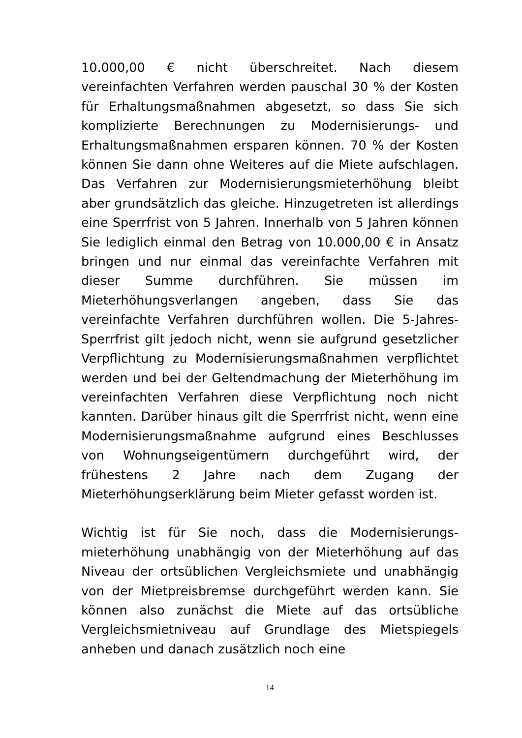10.000,00 € nicht überschreitet. Nach diesem vereinfachten Verfahren werden pauschal 30 % der Kosten für Erhaltungsmaßnahmen abgesetzt, so dass Sie sich komplizierte Berechnungen zu Modernisierungs- und Erhaltungsmaßnahmen ersparen können. 70 % der Kosten können Sie dann ohne Weiteres auf die Miete aufschlagen. Das Verfahren zur Modernisierungsmieterhöhung bleibt aber grundsätzlich das gleiche. Hinzugetreten ist allerdings eine Sperrfrist von 5 Jahren. Innerhalb von 5 Jahren können Sie lediglich einmal den Betrag von 10.000,00 € in Ansatz bringen und nur einmal das vereinfachte Verfahren mit dieser Summe durchführen. Sie müssen im Mieterhöhungsverlangen angeben, dass Sie das vereinfachte Verfahren durchführen wollen. Die 5-Jahres-Sperrfrist gilt jedoch nicht, wenn sie aufgrund gesetzlicher Verpflichtung zu Modernisierungsmaßnahmen verpflichtet werden und bei der Geltendmachung der Mieterhöhung im vereinfachten Verfahren diese Verpflichtung noch nicht kannten. Darüber hinaus gilt die Sperrfrist nicht, wenn eine Modernisierungsmaßnahme aufgrund eines Beschlusses von Wohnungseigentümern durchgeführt wird, der frühestens 2 Jahre nach dem Zugang der Mieterhöhungserklärung beim Mieter gefasst worden ist.
Wichtig ist für Sie noch, dass die Modernisierungs-mieterhöhung unabhängig von der Mieterhöhung auf das Niveau der ortsüblichen Vergleichsmiete und unabhängig von der Mietpreisbremse durchgeführt werden kann. Sie können also zunächst die Miete auf das ortsübliche Vergleichsmietniveau auf Grundlage des Mietspiegels anheben und danach zusätzlich noch eine
14